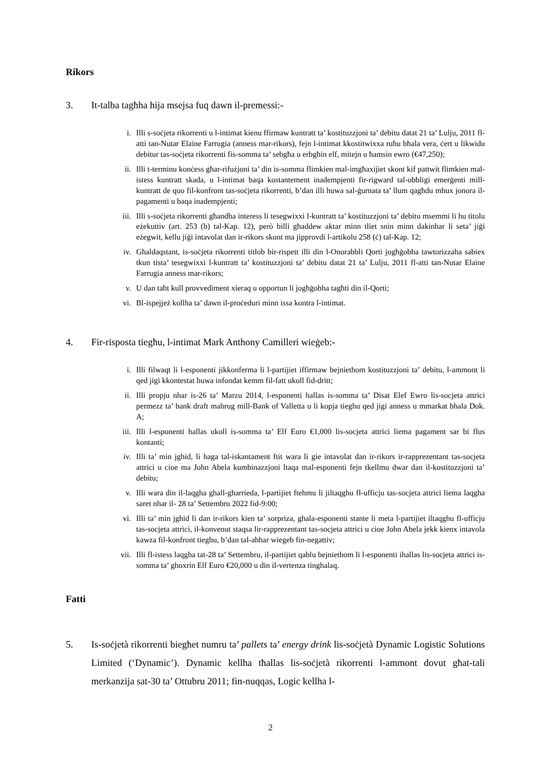Rikors
3. It-talba tagħha hija msejsa fuq dawn il-premessi:-
i. Illi s-soċjeta rikorrenti u l-intimat kienu ffirmaw kuntratt ta’ kostituzzjoni ta’ debitu datat 21 ta’ Lulju, 2011 fl-atti tan-Nutar Elaine Farrugia (anness mar-rikors), fejn l-intimat kkostitwixxa ruħu bħala vera, ċert u likwidu debitur tas-soċjeta rikorrenti fis-somma ta’ sebgħa u erbgħin elf, mitejn u ħamsin ewro (€47,250);
ii. Illi t-terminu konċess għar-rifużjoni ta’ din is-somma flimkien mal-imgħaxijiet skont kif pattwit flimkien mal-istess kuntratt skada, u l-intimat baqa kostantement inadempjenti fir-rigward tal-obbligi emerġenti mill-kuntratt de quo fil-konfront tas-soċjeta rikorrenti, b’dan illi huwa sal-ġurnata ta’ llum qagħdu mhux jonora il-pagamenti u baqa inadempjenti;
iii. Illi s-soċjeta rikorrenti għandha interess li tesegwixxi l-kuntratt ta’ kostituzzjoni ta’ debitu msemmi li hu titolu eżekuttiv (art. 253 (b) tal-Kap. 12), però billi għaddew aktar minn tliet snin minn dakinhar li seta’ jiġi eżegwit, kellu jiġi intavolat dan ir-rikors skont ma jipprovdi l-artikolu 258 (ċ) tal-Kap. 12;
iv. Għaldaqstant, is-soċjeta rikorrenti titlob bir-rispett illi din l-Onorabbli Qorti jogħġobha tawtorizzaha sabiex tkun tista’ tesegwixxi l-kuntratt ta’ kostituzzjoni ta’ debitu datat 21 ta’ Lulju, 2011 fl-atti tan-Nutar Elaine Farrugia anness mar-rikors;
v. U dan taħt kull provvediment xieraq u opportun li jogħġobha tagħti din il-Qorti;
vi. Bl-ispejjeż kollha ta’ dawn il-proċeduri minn issa kontra l-intimat.
4. Fir-risposta tiegħu, l-intimat Mark Anthony Camilleri wieġeb:-
i. Illi filwaqt li l-esponenti jikkonferma li l-partijiet iffirmaw bejniethom kostituzzjoni ta’ debitu, l-ammont li qed jigi kkontestat huwa infondat kemm fil-fatt ukoll fid-dritt;
ii. Illi propju nhar is-26 ta’ Marzu 2014, l-esponenti hallas is-somma ta’ Disat Elef Ewro lis-socjeta attrici permezz ta’ bank draft mahrug mill-Bank of Valletta u li kopja tieghu qed jigi anness u mmarkat bhala Dok. A;
iii. Illi l-esponenti hallas ukoll is-somma ta’ Elf Euro €1,000 lis-socjeta attrici liema pagament sar bi flus kontanti;
iv. Illi ta’ min jghid, li haga tal-iskantament ftit wara li gie intavolat dan ir-rikors ir-rapprezentant tas-socjeta attrici u cioe ma John Abela kumbinazzjoni ltaqa mal-esponenti fejn tkellmu dwar dan il-kostituzzjoni ta’ debitu;
v. Illi wara din il-laqgha ghall-gharrieda, l-partijiet ftehmu li jiltaqghu fl-ufficju tas-socjeta attrici liema laqgha saret nhar il- 28 ta’ Settembru 2022 fid-9:00;
vi. Illi ta’ min jghid li dan ir-rikors kien ta’ sorpriza, ghala-esponenti stante li meta l-partijiet iltaqghu fl-ufficju tas-socjeta attrici, il-konvenut staqsa lir-rapprezentant tas-socjeta attrici u cioe John Abela jekk kienx intavola kawza fil-konfront tieghu, b’dan tal-ahhar wiegeb fin-negattiv;
vii. Illi fl-istess laqgha tat-28 ta’ Settembru, il-partijiet qablu bejniethom li l-esponenti ihallas lis-socjeta attrici is-somma ta’ ghoxrin Elf Euro €20,000 u din il-vertenza tinghalaq.
Fatti
5. Is-soċjetà rikorrenti biegħet numru ta’ pallets ta’ energy drink lis-soċjetà Dynamic Logistic Solutions Limited (‘Dynamic’). Dynamic kellha tħallas lis-soċjetà rikorrenti l-ammont dovut għat-tali merkanzija sat-30 ta’ Ottubru 2011; fin-nuqqas, Logic kellha l-
2